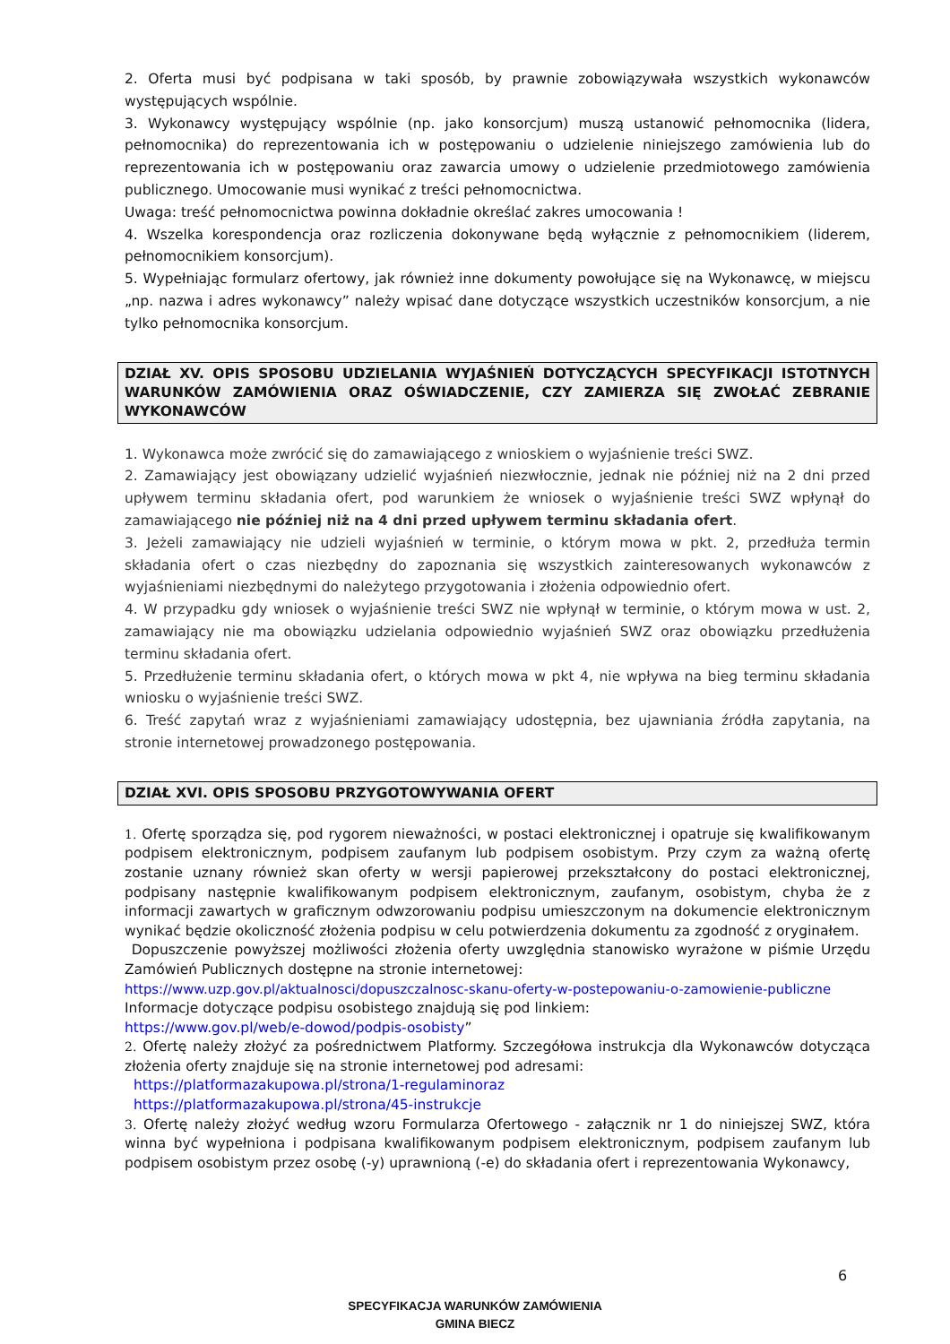2. Oferta musi być podpisana w taki sposób, by prawnie zobowiązywała wszystkich wykonawców występujących wspólnie.
3. Wykonawcy występujący wspólnie (np. jako konsorcjum) muszą ustanowić pełnomocnika (lidera, pełnomocnika) do reprezentowania ich w postępowaniu o udzielenie niniejszego zamówienia lub do reprezentowania ich w postępowaniu oraz zawarcia umowy o udzielenie przedmiotowego zamówienia publicznego. Umocowanie musi wynikać z treści pełnomocnictwa.
Uwaga: treść pełnomocnictwa powinna dokładnie określać zakres umocowania !
4. Wszelka korespondencja oraz rozliczenia dokonywane będą wyłącznie z pełnomocnikiem (liderem, pełnomocnikiem konsorcjum).
5. Wypełniając formularz ofertowy, jak również inne dokumenty powołujące się na Wykonawcę, w miejscu „np. nazwa i adres wykonawcy” należy wpisać dane dotyczące wszystkich uczestników konsorcjum, a nie tylko pełnomocnika konsorcjum.
DZIAŁ XV. OPIS SPOSOBU UDZIELANIA WYJAŚNIEŃ DOTYCZĄCYCH SPECYFIKACJI ISTOTNYCH WARUNKÓW ZAMÓWIENIA ORAZ OŚWIADCZENIE, CZY ZAMIERZA SIĘ ZWOŁAĆ ZEBRANIE WYKONAWCÓW
1. Wykonawca może zwrócić się do zamawiającego z wnioskiem o wyjaśnienie treści SWZ.
2. Zamawiający jest obowiązany udzielić wyjaśnień niezwłocznie, jednak nie później niż na 2 dni przed upływem terminu składania ofert, pod warunkiem że wniosek o wyjaśnienie treści SWZ wpłynął do zamawiającego nie później niż na 4 dni przed upływem terminu składania ofert.
3. Jeżeli zamawiający nie udzieli wyjaśnień w terminie, o którym mowa w pkt. 2, przedłuża termin składania ofert o czas niezbędny do zapoznania się wszystkich zainteresowanych wykonawców z wyjaśnieniami niezbędnymi do należytego przygotowania i złożenia odpowiednio ofert.
4. W przypadku gdy wniosek o wyjaśnienie treści SWZ nie wpłynął w terminie, o którym mowa w ust. 2, zamawiający nie ma obowiązku udzielania odpowiednio wyjaśnień SWZ oraz obowiązku przedłużenia terminu składania ofert.
5. Przedłużenie terminu składania ofert, o których mowa w pkt 4, nie wpływa na bieg terminu składania wniosku o wyjaśnienie treści SWZ.
6. Treść zapytań wraz z wyjaśnieniami zamawiający udostępnia, bez ujawniania źródła zapytania, na stronie internetowej prowadzonego postępowania.
DZIAŁ XVI. OPIS SPOSOBU PRZYGOTOWYWANIA OFERT
1. Ofertę sporządza się, pod rygorem nieważności, w postaci elektronicznej i opatruje się kwalifikowanym podpisem elektronicznym, podpisem zaufanym lub podpisem osobistym. Przy czym za ważną ofertę zostanie uznany również skan oferty w wersji papierowej przekształcony do postaci elektronicznej, podpisany następnie kwalifikowanym podpisem elektronicznym, zaufanym, osobistym, chyba że z informacji zawartych w graficznym odwzorowaniu podpisu umieszczonym na dokumencie elektronicznym wynikać będzie okoliczność złożenia podpisu w celu potwierdzenia dokumentu za zgodność z oryginałem.
Dopuszczenie powyższej możliwości złożenia oferty uwzględnia stanowisko wyrażone w piśmie Urzędu Zamówień Publicznych dostępne na stronie internetowej:
https://www.uzp.gov.pl/aktualnosci/dopuszczalnosc-skanu-oferty-w-postepowaniu-o-zamowienie-publiczne
Informacje dotyczące podpisu osobistego znajdują się pod linkiem:
https://www.gov.pl/web/e-dowod/podpis-osobisty”
2. Ofertę należy złożyć za pośrednictwem Platformy. Szczegółowa instrukcja dla Wykonawców dotycząca złożenia oferty znajduje się na stronie internetowej pod adresami:
https://platformazakupowa.pl/strona/1-regulaminoraz
https://platformazakupowa.pl/strona/45-instrukcje
3. Ofertę należy złożyć według wzoru Formularza Ofertowego - załącznik nr 1 do niniejszej SWZ, która winna być wypełniona i podpisana kwalifikowanym podpisem elektronicznym, podpisem zaufanym lub podpisem osobistym przez osobę (-y) uprawnioną (-e) do składania ofert i reprezentowania Wykonawcy,
6
SPECYFIKACJA WARUNKÓW ZAMÓWIENIA
GMINA BIECZ